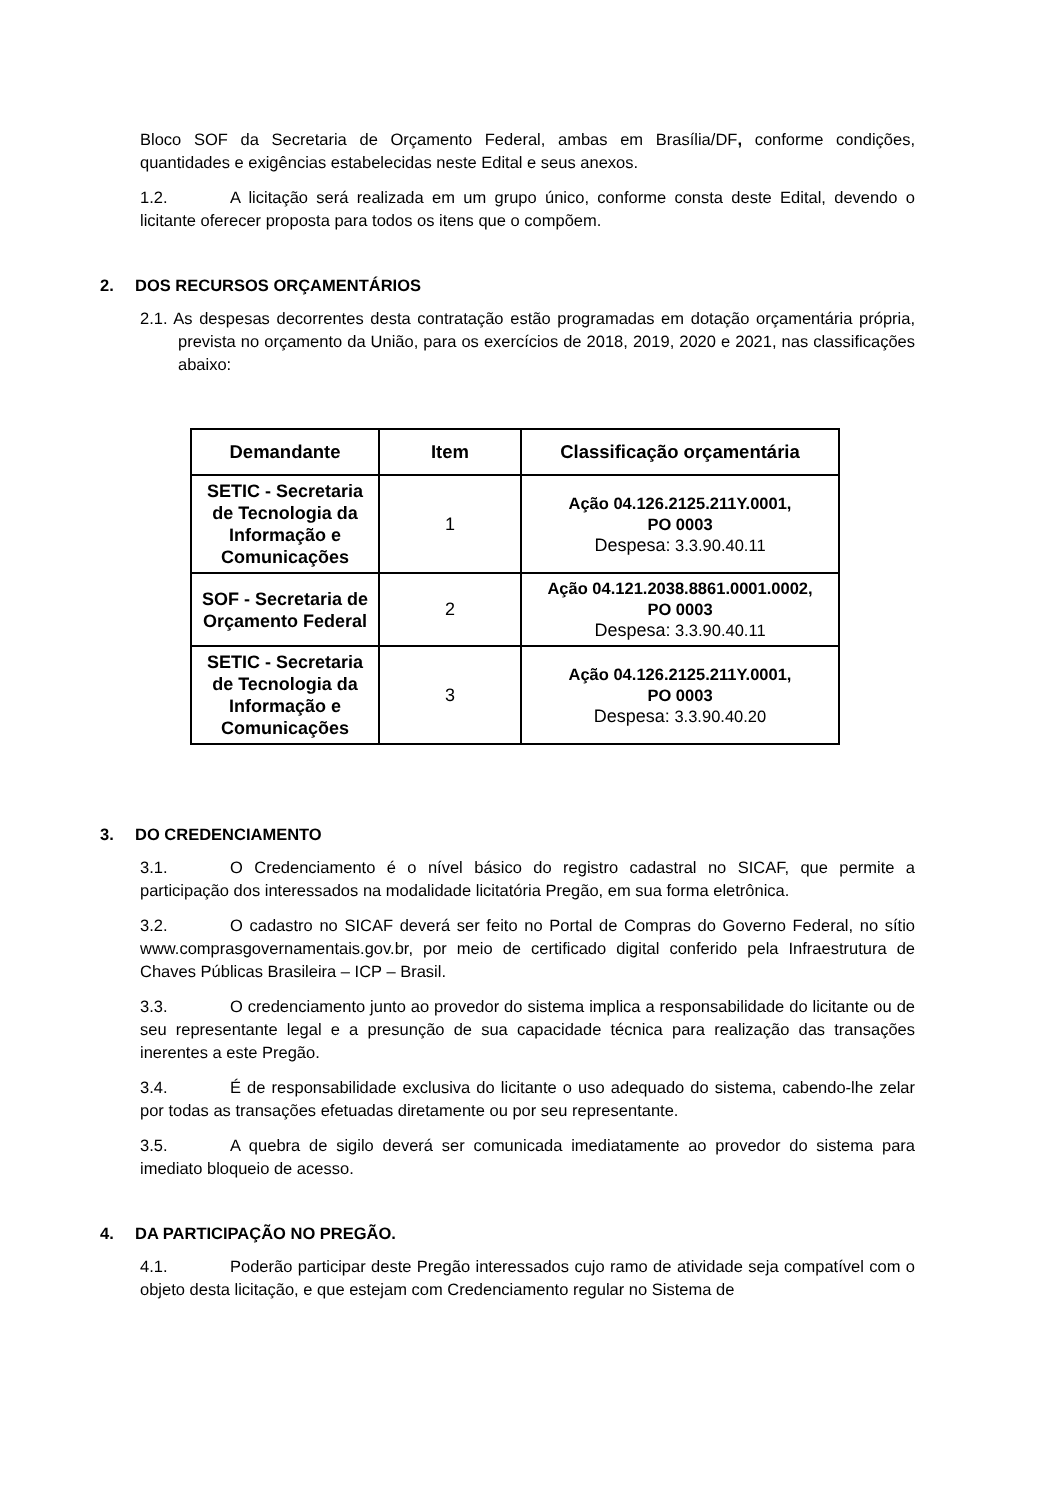Bloco SOF da Secretaria de Orçamento Federal, ambas em Brasília/DF, conforme condições, quantidades e exigências estabelecidas neste Edital e seus anexos.
1.2. A licitação será realizada em um grupo único, conforme consta deste Edital, devendo o licitante oferecer proposta para todos os itens que o compõem.
2. DOS RECURSOS ORÇAMENTÁRIOS
2.1. As despesas decorrentes desta contratação estão programadas em dotação orçamentária própria, prevista no orçamento da União, para os exercícios de 2018, 2019, 2020 e 2021, nas classificações abaixo:
| Demandante | Item | Classificação orçamentária |
| --- | --- | --- |
| SETIC - Secretaria de Tecnologia da Informação e Comunicações | 1 | Ação 04.126.2125.211Y.0001, PO 0003 Despesa: 3.3.90.40.11 |
| SOF - Secretaria de Orçamento Federal | 2 | Ação 04.121.2038.8861.0001.0002, PO 0003 Despesa: 3.3.90.40.11 |
| SETIC - Secretaria de Tecnologia da Informação e Comunicações | 3 | Ação 04.126.2125.211Y.0001, PO 0003 Despesa: 3.3.90.40.20 |
3. DO CREDENCIAMENTO
3.1. O Credenciamento é o nível básico do registro cadastral no SICAF, que permite a participação dos interessados na modalidade licitatória Pregão, em sua forma eletrônica.
3.2. O cadastro no SICAF deverá ser feito no Portal de Compras do Governo Federal, no sítio www.comprasgovernamentais.gov.br, por meio de certificado digital conferido pela Infraestrutura de Chaves Públicas Brasileira – ICP – Brasil.
3.3. O credenciamento junto ao provedor do sistema implica a responsabilidade do licitante ou de seu representante legal e a presunção de sua capacidade técnica para realização das transações inerentes a este Pregão.
3.4. É de responsabilidade exclusiva do licitante o uso adequado do sistema, cabendo-lhe zelar por todas as transações efetuadas diretamente ou por seu representante.
3.5. A quebra de sigilo deverá ser comunicada imediatamente ao provedor do sistema para imediato bloqueio de acesso.
4. DA PARTICIPAÇÃO NO PREGÃO.
4.1. Poderão participar deste Pregão interessados cujo ramo de atividade seja compatível com o objeto desta licitação, e que estejam com Credenciamento regular no Sistema de